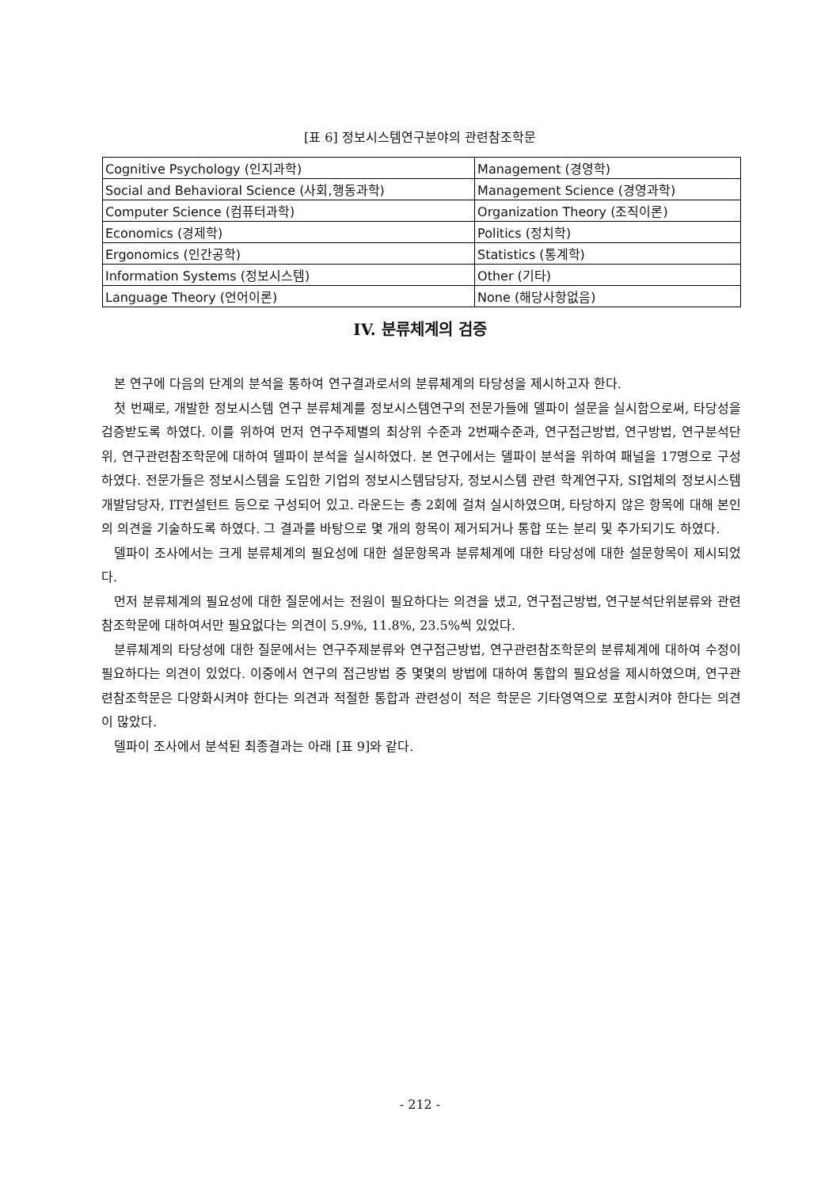[표 6] 정보시스템연구분야의 관련참조학문
| Cognitive Psychology (인지과학) | Management (경영학) |
| Social and Behavioral Science (사회,행동과학) | Management Science (경영과학) |
| Computer Science (컴퓨터과학) | Organization Theory (조직이론) |
| Economics (경제학) | Politics (정치학) |
| Ergonomics (인간공학) | Statistics (통계학) |
| Information Systems (정보시스템) | Other (기타) |
| Language Theory (언어이론) | None (해당사항없음) |
IV. 분류체계의 검증
본 연구에 다음의 단계의 분석을 통하여 연구결과로서의 분류체계의 타당성을 제시하고자 한다.
첫 번째로, 개발한 정보시스템 연구 분류체계를 정보시스템연구의 전문가들에 델파이 설문을 실시함으로써, 타당성을 검증받도록 하였다. 이를 위하여 먼저 연구주제별의 최상위 수준과 2번째수준과, 연구접근방법, 연구방법, 연구분석단위, 연구관련참조학문에 대하여 델파이 분석을 실시하였다. 본 연구에서는 델파이 분석을 위하여 패널을 17명으로 구성하였다. 전문가들은 정보시스템을 도입한 기업의 정보시스템담당자, 정보시스템 관련 학계연구자, SI업체의 정보시스템 개발담당자, IT컨설턴트 등으로 구성되어 있고. 라운드는 총 2회에 걸쳐 실시하였으며, 타당하지 않은 항목에 대해 본인의 의견을 기술하도록 하였다. 그 결과를 바탕으로 몇 개의 항목이 제거되거나 통합 또는 분리 및 추가되기도 하였다.
델파이 조사에서는 크게 분류체계의 필요성에 대한 설문항목과 분류체계에 대한 타당성에 대한 설문항목이 제시되었다.
먼저 분류체계의 필요성에 대한 질문에서는 전원이 필요하다는 의견을 냈고, 연구접근방법, 연구분석단위분류와 관련참조학문에 대하여서만 필요없다는 의견이 5.9%, 11.8%, 23.5%씩 있었다.
분류체계의 타당성에 대한 질문에서는 연구주제분류와 연구접근방법, 연구관련참조학문의 분류체계에 대하여 수정이 필요하다는 의견이 있었다. 이중에서 연구의 접근방법 중 몇몇의 방법에 대하여 통합의 필요성을 제시하였으며, 연구관련참조학문은 다양화시켜야 한다는 의견과 적절한 통합과 관련성이 적은 학문은 기타영역으로 포함시켜야 한다는 의견이 많았다.
델파이 조사에서 분석된 최종결과는 아래 [표 9]와 같다.
- 212 -